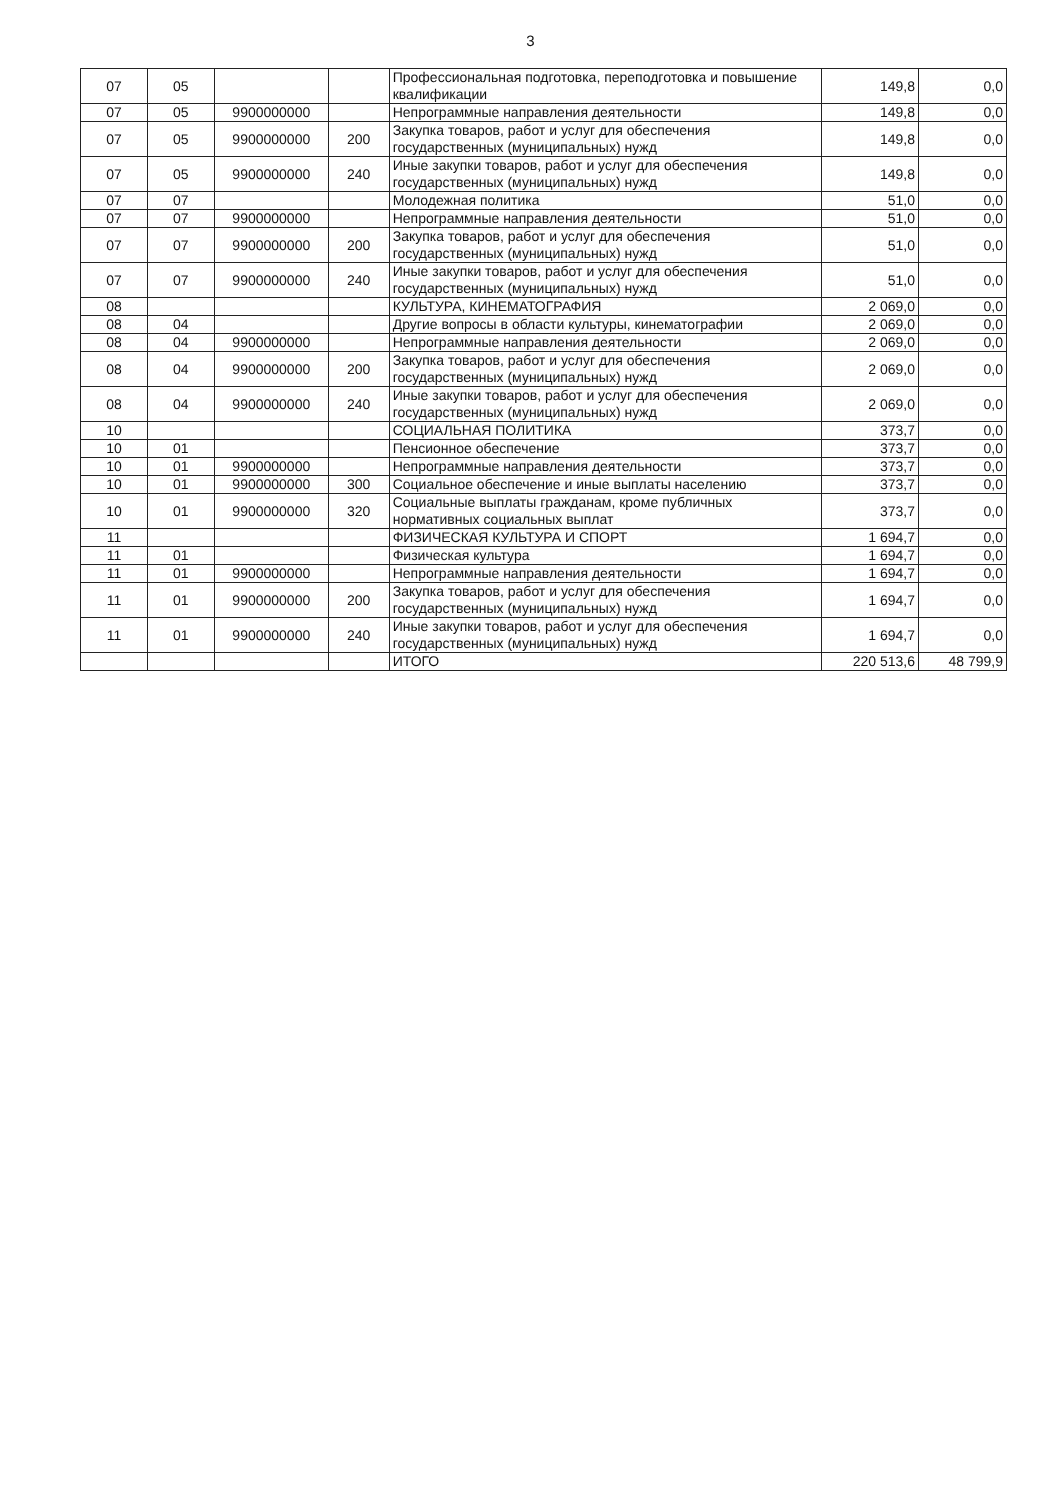3
| 07 | 05 | | | Профессиональная подготовка, переподготовка и повышение квалификации | 149,8 | 0,0 |
| 07 | 05 | 9900000000 | | Непрограммные направления деятельности | 149,8 | 0,0 |
| 07 | 05 | 9900000000 | 200 | Закупка товаров, работ и услуг для обеспечения государственных (муниципальных) нужд | 149,8 | 0,0 |
| 07 | 05 | 9900000000 | 240 | Иные закупки товаров, работ и услуг для обеспечения государственных (муниципальных) нужд | 149,8 | 0,0 |
| 07 | 07 | | | Молодежная политика | 51,0 | 0,0 |
| 07 | 07 | 9900000000 | | Непрограммные направления деятельности | 51,0 | 0,0 |
| 07 | 07 | 9900000000 | 200 | Закупка товаров, работ и услуг для обеспечения государственных (муниципальных) нужд | 51,0 | 0,0 |
| 07 | 07 | 9900000000 | 240 | Иные закупки товаров, работ и услуг для обеспечения государственных (муниципальных) нужд | 51,0 | 0,0 |
| 08 | | | | КУЛЬТУРА, КИНЕМАТОГРАФИЯ | 2 069,0 | 0,0 |
| 08 | 04 | | | Другие вопросы в области культуры, кинематографии | 2 069,0 | 0,0 |
| 08 | 04 | 9900000000 | | Непрограммные направления деятельности | 2 069,0 | 0,0 |
| 08 | 04 | 9900000000 | 200 | Закупка товаров, работ и услуг для обеспечения государственных (муниципальных) нужд | 2 069,0 | 0,0 |
| 08 | 04 | 9900000000 | 240 | Иные закупки товаров, работ и услуг для обеспечения государственных (муниципальных) нужд | 2 069,0 | 0,0 |
| 10 | | | | СОЦИАЛЬНАЯ ПОЛИТИКА | 373,7 | 0,0 |
| 10 | 01 | | | Пенсионное обеспечение | 373,7 | 0,0 |
| 10 | 01 | 9900000000 | | Непрограммные направления деятельности | 373,7 | 0,0 |
| 10 | 01 | 9900000000 | 300 | Социальное обеспечение и иные выплаты населению | 373,7 | 0,0 |
| 10 | 01 | 9900000000 | 320 | Социальные выплаты гражданам, кроме публичных нормативных социальных выплат | 373,7 | 0,0 |
| 11 | | | | ФИЗИЧЕСКАЯ КУЛЬТУРА И СПОРТ | 1 694,7 | 0,0 |
| 11 | 01 | | | Физическая культура | 1 694,7 | 0,0 |
| 11 | 01 | 9900000000 | | Непрограммные направления деятельности | 1 694,7 | 0,0 |
| 11 | 01 | 9900000000 | 200 | Закупка товаров, работ и услуг для обеспечения государственных (муниципальных) нужд | 1 694,7 | 0,0 |
| 11 | 01 | 9900000000 | 240 | Иные закупки товаров, работ и услуг для обеспечения государственных (муниципальных) нужд | 1 694,7 | 0,0 |
| | | | | ИТОГО | 220 513,6 | 48 799,9 |